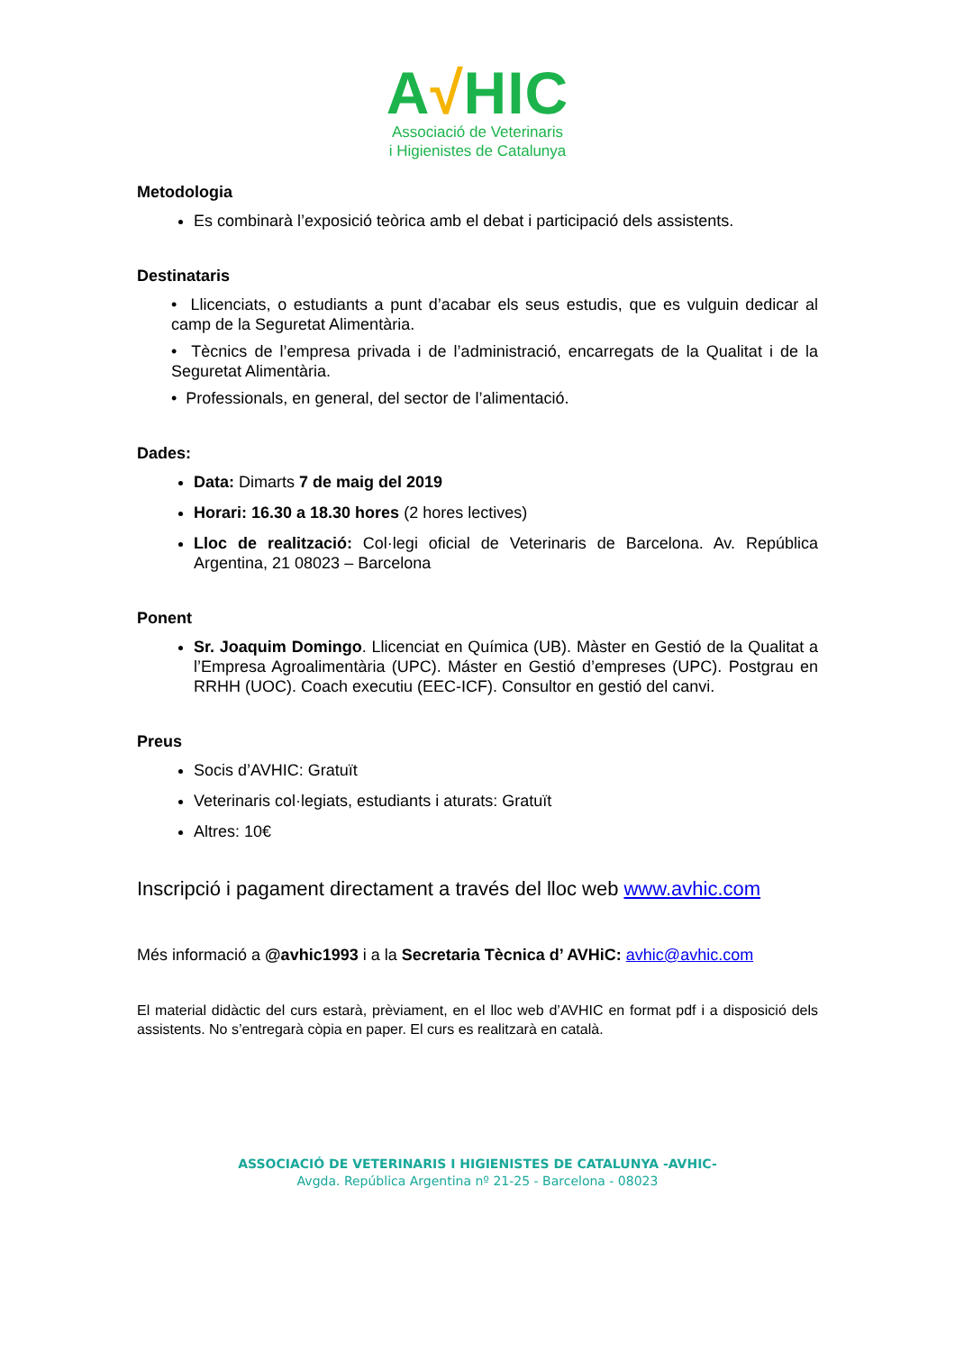A√HIC
Associació de Veterinaris
i Higienistes de Catalunya
Metodologia
Es combinarà l’exposició teòrica amb el debat i participació dels assistents.
Destinataris
• Llicenciats, o estudiants a punt d’acabar els seus estudis, que es vulguin dedicar al camp de la Seguretat Alimentària.
• Tècnics de l’empresa privada i de l’administració, encarregats de la Qualitat i de la Seguretat Alimentària.
• Professionals, en general, del sector de l’alimentació.
Dades:
Data: Dimarts 7 de maig del 2019
Horari: 16.30 a 18.30 hores (2 hores lectives)
Lloc de realització: Col·legi oficial de Veterinaris de Barcelona. Av. República Argentina, 21 08023 – Barcelona
Ponent
Sr. Joaquim Domingo. Llicenciat en Química (UB). Màster en Gestió de la Qualitat a l’Empresa Agroalimentària (UPC). Máster en Gestió d’empreses (UPC). Postgrau en RRHH (UOC). Coach executiu (EEC-ICF). Consultor en gestió del canvi.
Preus
Socis d’AVHIC: Gratuït
Veterinaris col·legiats, estudiants i aturats: Gratuït
Altres: 10€
Inscripció i pagament directament a través del lloc web www.avhic.com
Més informació a @avhic1993 i a la Secretaria Tècnica d’ AVHiC: avhic@avhic.com
El material didàctic del curs estarà, prèviament, en el lloc web d’AVHIC en format pdf i a disposició dels assistents. No s’entregarà còpia en paper. El curs es realitzarà en català.
ASSOCIACIÓ DE VETERINARIS I HIGIENISTES DE CATALUNYA -AVHIC-
Avgda. República Argentina nº 21-25 - Barcelona - 08023